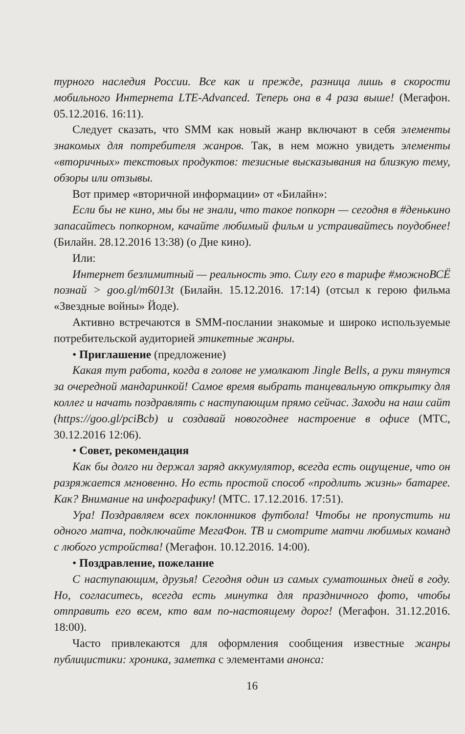турного наследия России. Все как и прежде, разница лишь в скорости мобильного Интернета LTE-Advanced. Теперь она в 4 раза выше! (Мегафон. 05.12.2016. 16:11).
Следует сказать, что SMM как новый жанр включают в себя элементы знакомых для потребителя жанров. Так, в нем можно увидеть элементы «вторичных» текстовых продуктов: тезисные высказывания на близкую тему, обзоры или отзывы.
Вот пример «вторичной информации» от «Билайн»:
Если бы не кино, мы бы не знали, что такое попкорн — сегодня в #денькино запасайтесь попкорном, качайте любимый фильм и устраивайтесь поудобнее! (Билайн. 28.12.2016 13:38) (о Дне кино).
Или:
Интернет безлимитный — реальность это. Силу его в тарифе #можноВСЁ познай > goo.gl/m6013t (Билайн. 15.12.2016. 17:14) (отсыл к герою фильма «Звездные войны» Йоде).
Активно встречаются в SMM-послании знакомые и широко используемые потребительской аудиторией этикетные жанры.
• Приглашение (предложение)
Какая тут работа, когда в голове не умолкают Jingle Bells, а руки тянутся за очередной мандаринкой! Самое время выбрать танцевальную открытку для коллег и начать поздравлять с наступающим прямо сейчас. Заходи на наш сайт (https://goo.gl/pciBcb) и создавай новогоднее настроение в офисе (МТС, 30.12.2016 12:06).
• Совет, рекомендация
Как бы долго ни держал заряд аккумулятор, всегда есть ощущение, что он разряжается мгновенно. Но есть простой способ «продлить жизнь» батарее. Как? Внимание на инфографику! (МТС. 17.12.2016. 17:51).
Ура! Поздравляем всех поклонников футбола! Чтобы не пропустить ни одного матча, подключайте МегаФон. ТВ и смотрите матчи любимых команд с любого устройства! (Мегафон. 10.12.2016. 14:00).
• Поздравление, пожелание
С наступающим, друзья! Сегодня один из самых суматошных дней в году. Но, согласитесь, всегда есть минутка для праздничного фото, чтобы отправить его всем, кто вам по-настоящему дорог! (Мегафон. 31.12.2016. 18:00).
Часто привлекаются для оформления сообщения известные жанры публицистики: хроника, заметка с элементами анонса:
16